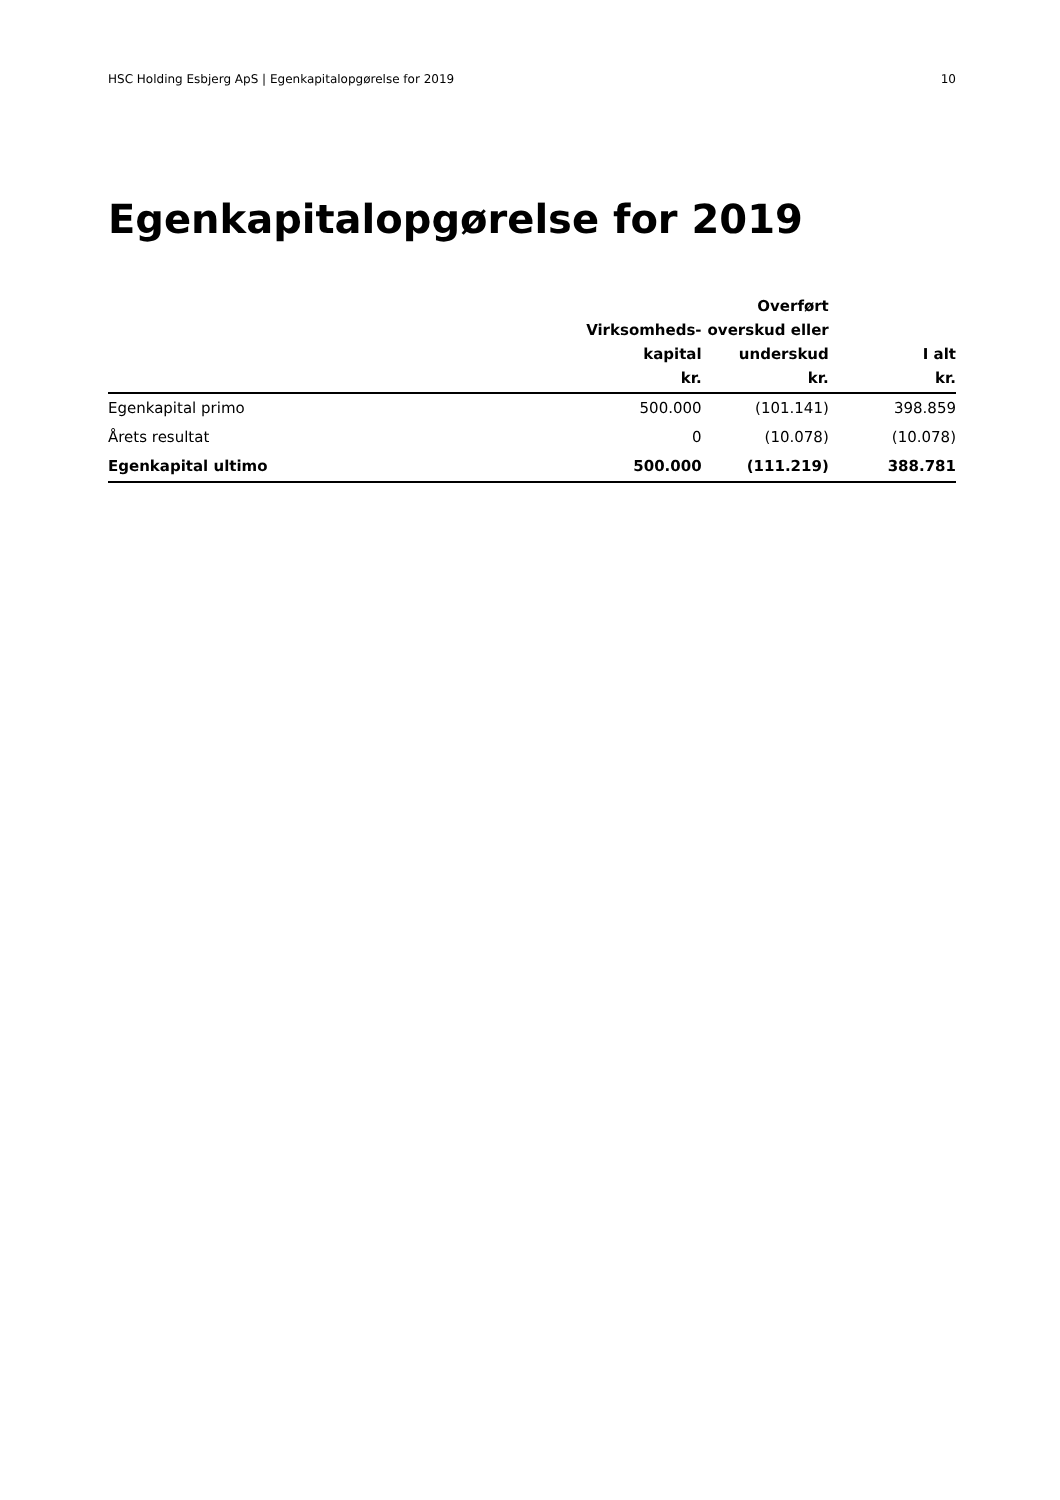HSC Holding Esbjerg ApS | Egenkapitalopgørelse for 2019 10
Egenkapitalopgørelse for 2019
| | Virksomheds- kapital kr. | Overført overskud eller underskud kr. | I alt kr. |
| --- | --- | --- | --- |
| Egenkapital primo | 500.000 | (101.141) | 398.859 |
| Årets resultat | 0 | (10.078) | (10.078) |
| Egenkapital ultimo | 500.000 | (111.219) | 388.781 |